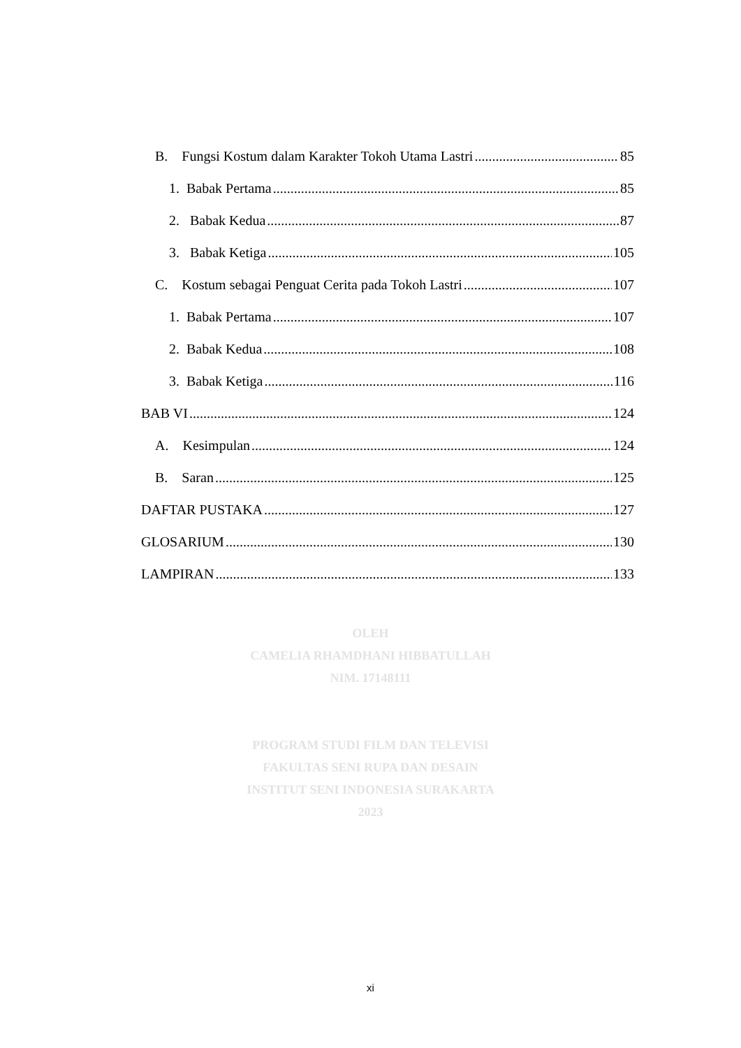B. Fungsi Kostum dalam Karakter Tokoh Utama Lastri 85
1. Babak Pertama 85
2. Babak Kedua 87
3. Babak Ketiga 105
C. Kostum sebagai Penguat Cerita pada Tokoh Lastri 107
1. Babak Pertama 107
2. Babak Kedua 108
3. Babak Ketiga 116
BAB VI 124
A. Kesimpulan 124
B. Saran 125
DAFTAR PUSTAKA 127
GLOSARIUM 130
LAMPIRAN 133
OLEH
CAMELIA RHAMDHANI HIBBATULLAH
NIM. 17148111
PROGRAM STUDI FILM DAN TELEVISI
FAKULTAS SENI RUPA DAN DESAIN
INSTITUT SENI INDONESIA SURAKARTA
2023
xi